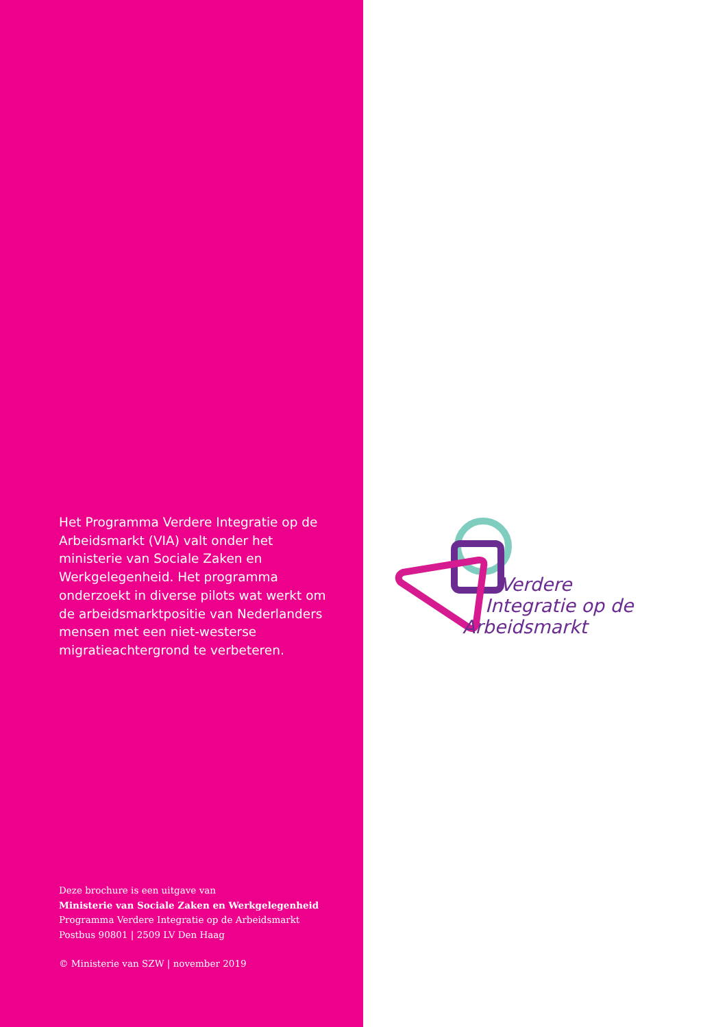Het Programma Verdere Integratie op de Arbeidsmarkt (VIA) valt onder het ministerie van Sociale Zaken en Werkgelegenheid. Het programma onderzoekt in diverse pilots wat werkt om de arbeidsmarktpositie van Nederlanders mensen met een niet-westerse migratieachtergrond te verbeteren.
Deze brochure is een uitgave van
Ministerie van Sociale Zaken en Werkgelegenheid
Programma Verdere Integratie op de Arbeidsmarkt
Postbus 90801 | 2509 LV Den Haag
© Ministerie van SZW | november 2019
Verdere
Integratie op de
Arbeidsmarkt